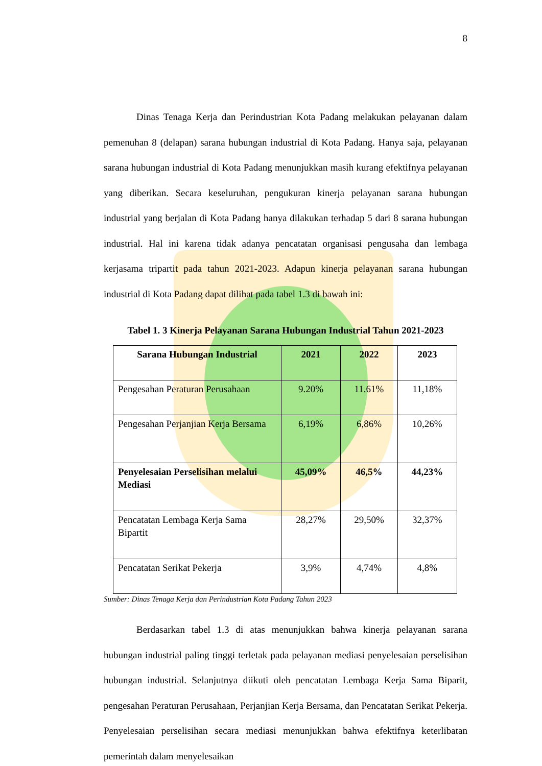8
Dinas Tenaga Kerja dan Perindustrian Kota Padang melakukan pelayanan dalam pemenuhan 8 (delapan) sarana hubungan industrial di Kota Padang. Hanya saja, pelayanan sarana hubungan industrial di Kota Padang menunjukkan masih kurang efektifnya pelayanan yang diberikan. Secara keseluruhan, pengukuran kinerja pelayanan sarana hubungan industrial yang berjalan di Kota Padang hanya dilakukan terhadap 5 dari 8 sarana hubungan industrial. Hal ini karena tidak adanya pencatatan organisasi pengusaha dan lembaga kerjasama tripartit pada tahun 2021-2023. Adapun kinerja pelayanan sarana hubungan industrial di Kota Padang dapat dilihat pada tabel 1.3 di bawah ini:
Tabel 1. 3 Kinerja Pelayanan Sarana Hubungan Industrial Tahun 2021-2023
| Sarana Hubungan Industrial | 2021 | 2022 | 2023 |
| --- | --- | --- | --- |
| Pengesahan Peraturan Perusahaan | 9.20% | 11.61% | 11,18% |
| Pengesahan Perjanjian Kerja Bersama | 6,19% | 6,86% | 10,26% |
| Penyelesaian Perselisihan melalui Mediasi | 45,09% | 46,5% | 44,23% |
| Pencatatan Lembaga Kerja Sama Bipartit | 28,27% | 29,50% | 32,37% |
| Pencatatan Serikat Pekerja | 3,9% | 4,74% | 4,8% |
Sumber: Dinas Tenaga Kerja dan Perindustrian Kota Padang Tahun 2023
Berdasarkan tabel 1.3 di atas menunjukkan bahwa kinerja pelayanan sarana hubungan industrial paling tinggi terletak pada pelayanan mediasi penyelesaian perselisihan hubungan industrial. Selanjutnya diikuti oleh pencatatan Lembaga Kerja Sama Biparit, pengesahan Peraturan Perusahaan, Perjanjian Kerja Bersama, dan Pencatatan Serikat Pekerja. Penyelesaian perselisihan secara mediasi menunjukkan bahwa efektifnya keterlibatan pemerintah dalam menyelesaikan